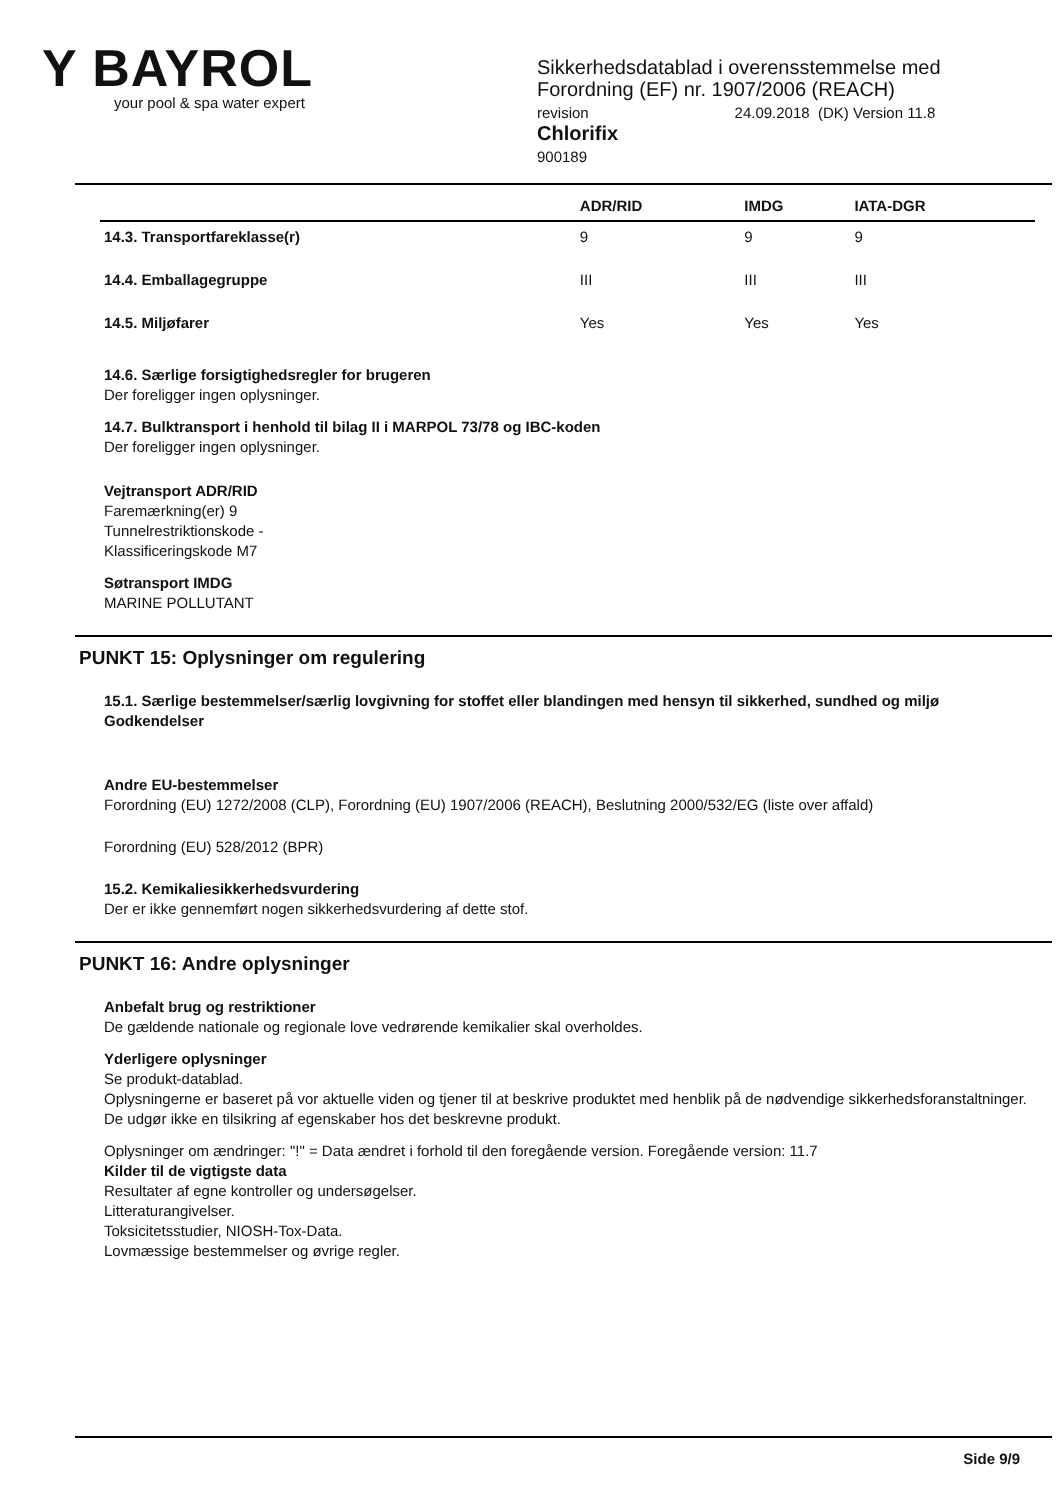Y BAYROL
your pool & spa water expert
Sikkerhedsdatablad i overensstemmelse med
Forordning (EF) nr. 1907/2006 (REACH)
revision 24.09.2018 (DK) Version 11.8
Chlorifix
900189
| | ADR/RID | IMDG | IATA-DGR |
| --- | --- | --- | --- |
| 14.3. Transportfareklasse(r) | 9 | 9 | 9 |
| 14.4. Emballagegruppe | III | III | III |
| 14.5. Miljøfarer | Yes | Yes | Yes |
14.6. Særlige forsigtighedsregler for brugeren
Der foreligger ingen oplysninger.
14.7. Bulktransport i henhold til bilag II i MARPOL 73/78 og IBC-koden
Der foreligger ingen oplysninger.
Vejtransport ADR/RID
Faremærkning(er) 9
Tunnelrestriktionskode -
Klassificeringskode M7
Søtransport IMDG
MARINE POLLUTANT
PUNKT 15: Oplysninger om regulering
15.1. Særlige bestemmelser/særlig lovgivning for stoffet eller blandingen med hensyn til sikkerhed, sundhed og miljø
Godkendelser
Andre EU-bestemmelser
Forordning (EU) 1272/2008 (CLP), Forordning (EU) 1907/2006 (REACH), Beslutning 2000/532/EG (liste over affald)
Forordning (EU) 528/2012 (BPR)
15.2. Kemikaliesikkerhedsvurdering
Der er ikke gennemført nogen sikkerhedsvurdering af dette stof.
PUNKT 16: Andre oplysninger
Anbefalt brug og restriktioner
De gældende nationale og regionale love vedrørende kemikalier skal overholdes.
Yderligere oplysninger
Se produkt-datablad.
Oplysningerne er baseret på vor aktuelle viden og tjener til at beskrive produktet med henblik på de nødvendige sikkerhedsforanstaltninger. De udgør ikke en tilsikring af egenskaber hos det beskrevne produkt.
Oplysninger om ændringer: "!" = Data ændret i forhold til den foregående version. Foregående version: 11.7
Kilder til de vigtigste data
Resultater af egne kontroller og undersøgelser.
Litteraturangivelser.
Toksicitetsstudier, NIOSH-Tox-Data.
Lovmæssige bestemmelser og øvrige regler.
Side 9/9